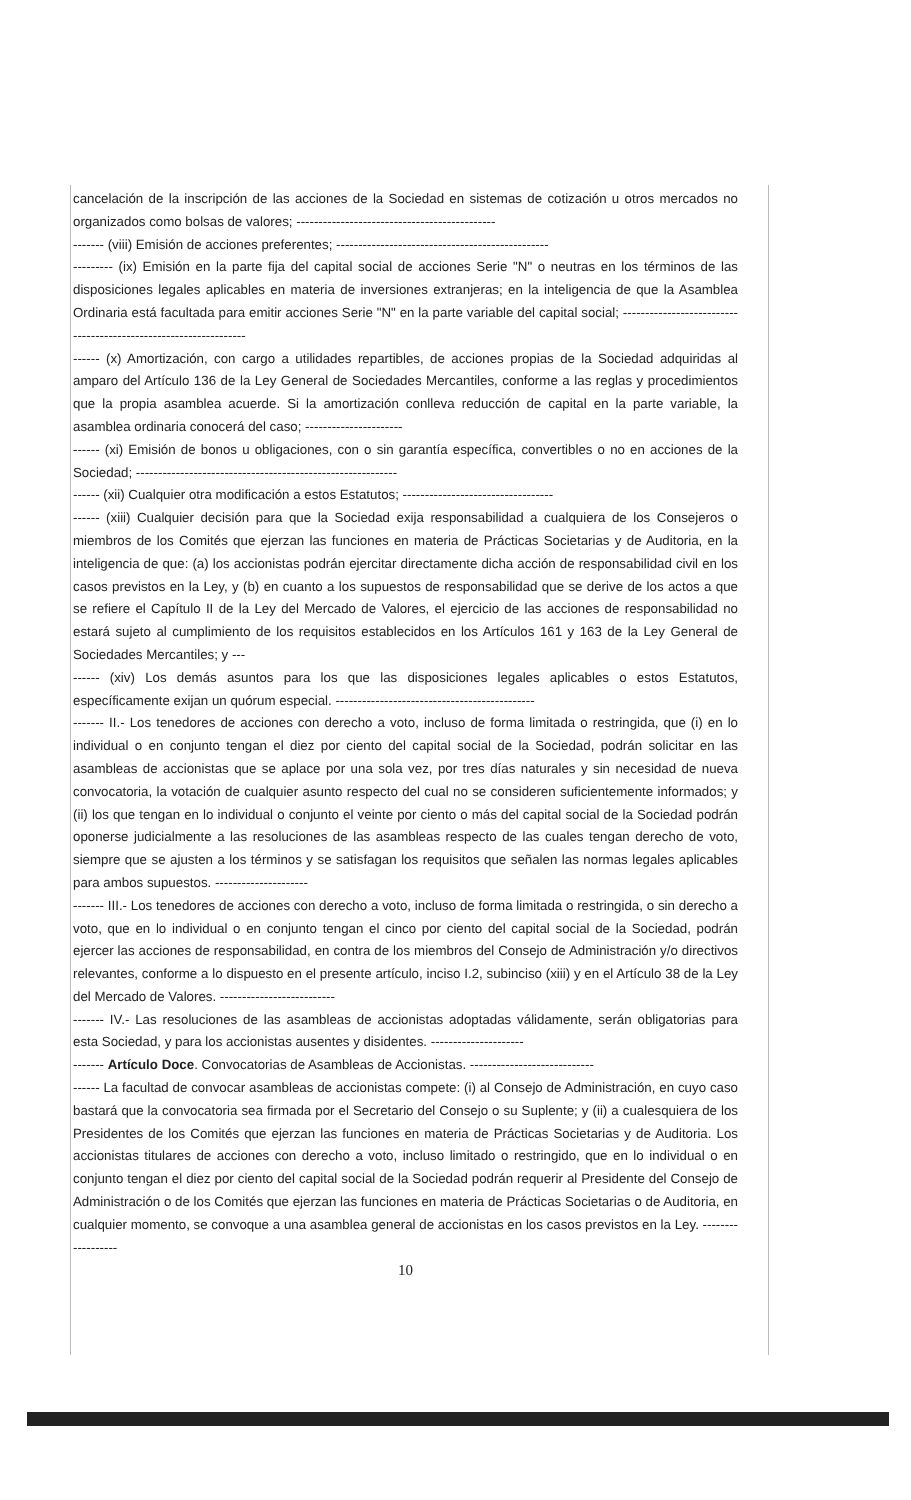cancelación de la inscripción de las acciones de la Sociedad en sistemas de cotización u otros mercados no organizados como bolsas de valores; ---------------------------------------------
------- (viii) Emisión de acciones preferentes; ------------------------------------------------
--------- (ix) Emisión en la parte fija del capital social de acciones Serie "N" o neutras en los términos de las disposiciones legales aplicables en materia de inversiones extranjeras; en la inteligencia de que la Asamblea Ordinaria está facultada para emitir acciones Serie "N" en la parte variable del capital social; -----------------------------------------------------------------
------ (x) Amortización, con cargo a utilidades repartibles, de acciones propias de la Sociedad adquiridas al amparo del Artículo 136 de la Ley General de Sociedades Mercantiles, conforme a las reglas y procedimientos que la propia asamblea acuerde. Si la amortización conlleva reducción de capital en la parte variable, la asamblea ordinaria conocerá del caso; ----------------------
------ (xi) Emisión de bonos u obligaciones, con o sin garantía específica, convertibles o no en acciones de la Sociedad; -----------------------------------------------------------
------ (xii) Cualquier otra modificación a estos Estatutos; ----------------------------------
------ (xiii) Cualquier decisión para que la Sociedad exija responsabilidad a cualquiera de los Consejeros o miembros de los Comités que ejerzan las funciones en materia de Prácticas Societarias y de Auditoria, en la inteligencia de que: (a) los accionistas podrán ejercitar directamente dicha acción de responsabilidad civil en los casos previstos en la Ley, y (b) en cuanto a los supuestos de responsabilidad que se derive de los actos a que se refiere el Capítulo II de la Ley del Mercado de Valores, el ejercicio de las acciones de responsabilidad no estará sujeto al cumplimiento de los requisitos establecidos en los Artículos 161 y 163 de la Ley General de Sociedades Mercantiles; y ---
------ (xiv) Los demás asuntos para los que las disposiciones legales aplicables o estos Estatutos, específicamente exijan un quórum especial. ---------------------------------------------
------- II.- Los tenedores de acciones con derecho a voto, incluso de forma limitada o restringida, que (i) en lo individual o en conjunto tengan el diez por ciento del capital social de la Sociedad, podrán solicitar en las asambleas de accionistas que se aplace por una sola vez, por tres días naturales y sin necesidad de nueva convocatoria, la votación de cualquier asunto respecto del cual no se consideren suficientemente informados; y (ii) los que tengan en lo individual o conjunto el veinte por ciento o más del capital social de la Sociedad podrán oponerse judicialmente a las resoluciones de las asambleas respecto de las cuales tengan derecho de voto, siempre que se ajusten a los términos y se satisfagan los requisitos que señalen las normas legales aplicables para ambos supuestos. ---------------------
------- III.- Los tenedores de acciones con derecho a voto, incluso de forma limitada o restringida, o sin derecho a voto, que en lo individual o en conjunto tengan el cinco por ciento del capital social de la Sociedad, podrán ejercer las acciones de responsabilidad, en contra de los miembros del Consejo de Administración y/o directivos relevantes, conforme a lo dispuesto en el presente artículo, inciso I.2, subinciso (xiii) y en el Artículo 38 de la Ley del Mercado de Valores. --------------------------
------- IV.- Las resoluciones de las asambleas de accionistas adoptadas válidamente, serán obligatorias para esta Sociedad, y para los accionistas ausentes y disidentes. ---------------------
------- Artículo Doce. Convocatorias de Asambleas de Accionistas. ----------------------------
------ La facultad de convocar asambleas de accionistas compete: (i) al Consejo de Administración, en cuyo caso bastará que la convocatoria sea firmada por el Secretario del Consejo o su Suplente; y (ii) a cualesquiera de los Presidentes de los Comités que ejerzan las funciones en materia de Prácticas Societarias y de Auditoria. Los accionistas titulares de acciones con derecho a voto, incluso limitado o restringido, que en lo individual o en conjunto tengan el diez por ciento del capital social de la Sociedad podrán requerir al Presidente del Consejo de Administración o de los Comités que ejerzan las funciones en materia de Prácticas Societarias o de Auditoria, en cualquier momento, se convoque a una asamblea general de accionistas en los casos previstos en la Ley. ------------------
10